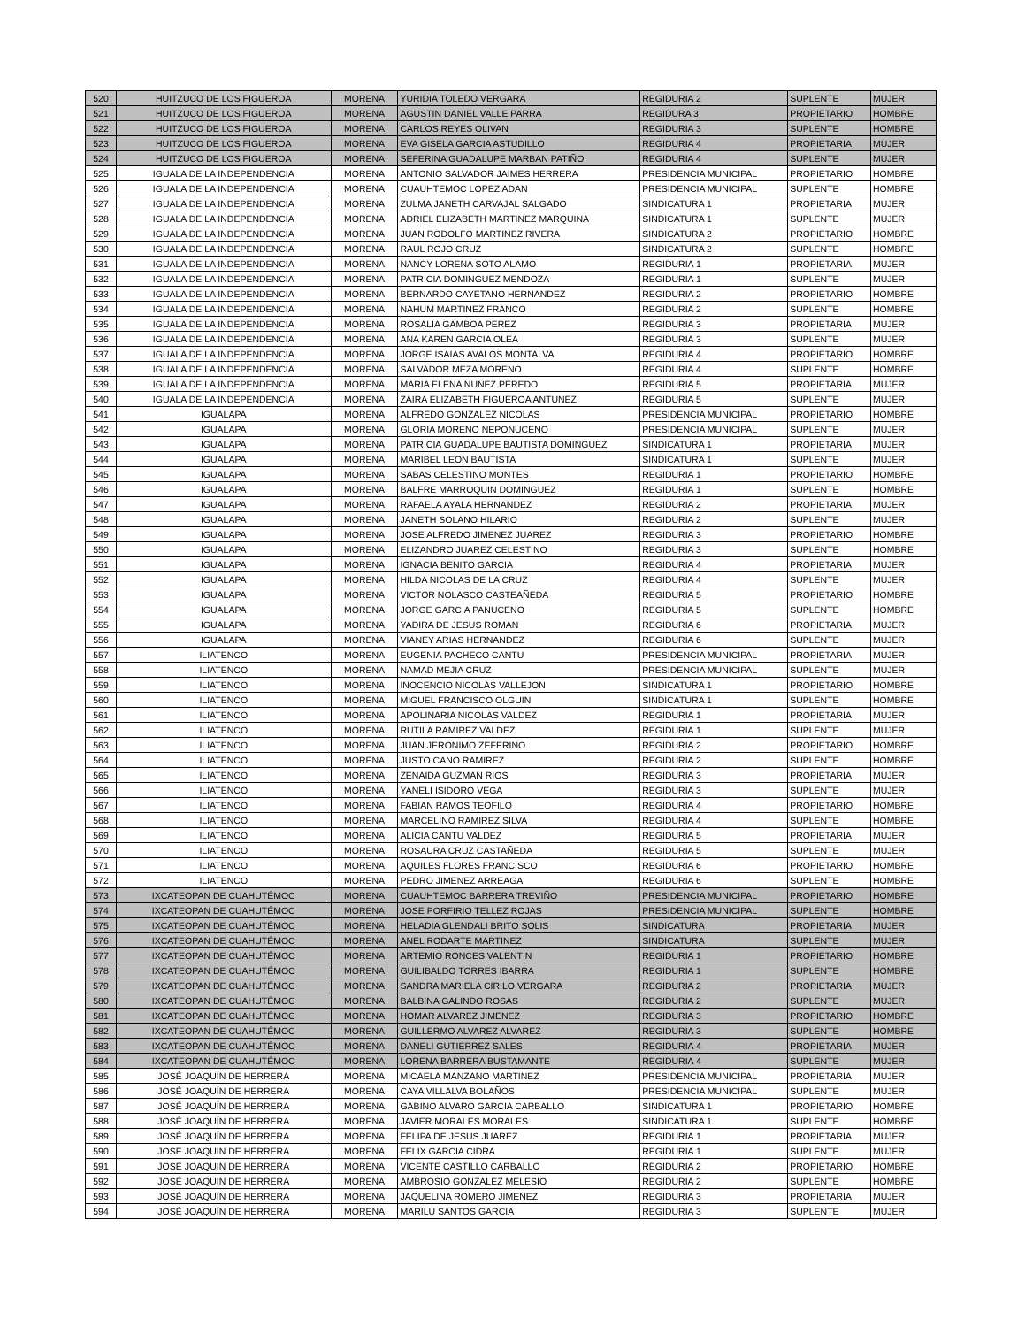| 520 | HUITZUCO DE LOS FIGUEROA | MORENA | YURIDIA TOLEDO VERGARA | REGIDURIA 2 | SUPLENTE | MUJER |
| 521 | HUITZUCO DE LOS FIGUEROA | MORENA | AGUSTIN DANIEL VALLE PARRA | REGIDURA 3 | PROPIETARIO | HOMBRE |
| 522 | HUITZUCO DE LOS FIGUEROA | MORENA | CARLOS REYES OLIVAN | REGIDURIA 3 | SUPLENTE | HOMBRE |
| 523 | HUITZUCO DE LOS FIGUEROA | MORENA | EVA GISELA GARCIA ASTUDILLO | REGIDURIA 4 | PROPIETARIA | MUJER |
| 524 | HUITZUCO DE LOS FIGUEROA | MORENA | SEFERINA GUADALUPE MARBAN PATIÑO | REGIDURIA 4 | SUPLENTE | MUJER |
| 525 | IGUALA DE LA INDEPENDENCIA | MORENA | ANTONIO SALVADOR JAIMES HERRERA | PRESIDENCIA MUNICIPAL | PROPIETARIO | HOMBRE |
| 526 | IGUALA DE LA INDEPENDENCIA | MORENA | CUAUHTEMOC LOPEZ ADAN | PRESIDENCIA MUNICIPAL | SUPLENTE | HOMBRE |
| 527 | IGUALA DE LA INDEPENDENCIA | MORENA | ZULMA JANETH CARVAJAL SALGADO | SINDICATURA 1 | PROPIETARIA | MUJER |
| 528 | IGUALA DE LA INDEPENDENCIA | MORENA | ADRIEL ELIZABETH MARTINEZ MARQUINA | SINDICATURA 1 | SUPLENTE | MUJER |
| 529 | IGUALA DE LA INDEPENDENCIA | MORENA | JUAN RODOLFO MARTINEZ RIVERA | SINDICATURA 2 | PROPIETARIO | HOMBRE |
| 530 | IGUALA DE LA INDEPENDENCIA | MORENA | RAUL ROJO CRUZ | SINDICATURA 2 | SUPLENTE | HOMBRE |
| 531 | IGUALA DE LA INDEPENDENCIA | MORENA | NANCY LORENA SOTO ALAMO | REGIDURIA 1 | PROPIETARIA | MUJER |
| 532 | IGUALA DE LA INDEPENDENCIA | MORENA | PATRICIA DOMINGUEZ MENDOZA | REGIDURIA 1 | SUPLENTE | MUJER |
| 533 | IGUALA DE LA INDEPENDENCIA | MORENA | BERNARDO CAYETANO HERNANDEZ | REGIDURIA 2 | PROPIETARIO | HOMBRE |
| 534 | IGUALA DE LA INDEPENDENCIA | MORENA | NAHUM MARTINEZ FRANCO | REGIDURIA 2 | SUPLENTE | HOMBRE |
| 535 | IGUALA DE LA INDEPENDENCIA | MORENA | ROSALIA GAMBOA PEREZ | REGIDURIA 3 | PROPIETARIA | MUJER |
| 536 | IGUALA DE LA INDEPENDENCIA | MORENA | ANA KAREN GARCIA OLEA | REGIDURIA 3 | SUPLENTE | MUJER |
| 537 | IGUALA DE LA INDEPENDENCIA | MORENA | JORGE ISAIAS AVALOS MONTALVA | REGIDURIA 4 | PROPIETARIO | HOMBRE |
| 538 | IGUALA DE LA INDEPENDENCIA | MORENA | SALVADOR MEZA MORENO | REGIDURIA 4 | SUPLENTE | HOMBRE |
| 539 | IGUALA DE LA INDEPENDENCIA | MORENA | MARIA ELENA NUÑEZ PEREDO | REGIDURIA 5 | PROPIETARIA | MUJER |
| 540 | IGUALA DE LA INDEPENDENCIA | MORENA | ZAIRA ELIZABETH FIGUEROA ANTUNEZ | REGIDURIA 5 | SUPLENTE | MUJER |
| 541 | IGUALAPA | MORENA | ALFREDO GONZALEZ NICOLAS | PRESIDENCIA MUNICIPAL | PROPIETARIO | HOMBRE |
| 542 | IGUALAPA | MORENA | GLORIA MORENO NEPONUCENO | PRESIDENCIA MUNICIPAL | SUPLENTE | MUJER |
| 543 | IGUALAPA | MORENA | PATRICIA GUADALUPE BAUTISTA DOMINGUEZ | SINDICATURA 1 | PROPIETARIA | MUJER |
| 544 | IGUALAPA | MORENA | MARIBEL LEON BAUTISTA | SINDICATURA 1 | SUPLENTE | MUJER |
| 545 | IGUALAPA | MORENA | SABAS CELESTINO MONTES | REGIDURIA 1 | PROPIETARIO | HOMBRE |
| 546 | IGUALAPA | MORENA | BALFRE MARROQUIN DOMINGUEZ | REGIDURIA 1 | SUPLENTE | HOMBRE |
| 547 | IGUALAPA | MORENA | RAFAELA AYALA HERNANDEZ | REGIDURIA 2 | PROPIETARIA | MUJER |
| 548 | IGUALAPA | MORENA | JANETH SOLANO HILARIO | REGIDURIA 2 | SUPLENTE | MUJER |
| 549 | IGUALAPA | MORENA | JOSE ALFREDO JIMENEZ JUAREZ | REGIDURIA 3 | PROPIETARIO | HOMBRE |
| 550 | IGUALAPA | MORENA | ELIZANDRO JUAREZ CELESTINO | REGIDURIA 3 | SUPLENTE | HOMBRE |
| 551 | IGUALAPA | MORENA | IGNACIA BENITO GARCIA | REGIDURIA 4 | PROPIETARIA | MUJER |
| 552 | IGUALAPA | MORENA | HILDA NICOLAS DE LA CRUZ | REGIDURIA 4 | SUPLENTE | MUJER |
| 553 | IGUALAPA | MORENA | VICTOR NOLASCO CASTEAÑEDA | REGIDURIA 5 | PROPIETARIO | HOMBRE |
| 554 | IGUALAPA | MORENA | JORGE GARCIA PANUCENO | REGIDURIA 5 | SUPLENTE | HOMBRE |
| 555 | IGUALAPA | MORENA | YADIRA DE JESUS ROMAN | REGIDURIA 6 | PROPIETARIA | MUJER |
| 556 | IGUALAPA | MORENA | VIANEY ARIAS HERNANDEZ | REGIDURIA 6 | SUPLENTE | MUJER |
| 557 | ILIATENCO | MORENA | EUGENIA PACHECO CANTU | PRESIDENCIA MUNICIPAL | PROPIETARIA | MUJER |
| 558 | ILIATENCO | MORENA | NAMAD MEJIA CRUZ | PRESIDENCIA MUNICIPAL | SUPLENTE | MUJER |
| 559 | ILIATENCO | MORENA | INOCENCIO NICOLAS VALLEJON | SINDICATURA 1 | PROPIETARIO | HOMBRE |
| 560 | ILIATENCO | MORENA | MIGUEL FRANCISCO OLGUIN | SINDICATURA 1 | SUPLENTE | HOMBRE |
| 561 | ILIATENCO | MORENA | APOLINARIA NICOLAS VALDEZ | REGIDURIA 1 | PROPIETARIA | MUJER |
| 562 | ILIATENCO | MORENA | RUTILA RAMIREZ VALDEZ | REGIDURIA 1 | SUPLENTE | MUJER |
| 563 | ILIATENCO | MORENA | JUAN JERONIMO ZEFERINO | REGIDURIA 2 | PROPIETARIO | HOMBRE |
| 564 | ILIATENCO | MORENA | JUSTO CANO RAMIREZ | REGIDURIA 2 | SUPLENTE | HOMBRE |
| 565 | ILIATENCO | MORENA | ZENAIDA GUZMAN RIOS | REGIDURIA 3 | PROPIETARIA | MUJER |
| 566 | ILIATENCO | MORENA | YANELI ISIDORO VEGA | REGIDURIA 3 | SUPLENTE | MUJER |
| 567 | ILIATENCO | MORENA | FABIAN RAMOS TEOFILO | REGIDURIA 4 | PROPIETARIO | HOMBRE |
| 568 | ILIATENCO | MORENA | MARCELINO RAMIREZ SILVA | REGIDURIA 4 | SUPLENTE | HOMBRE |
| 569 | ILIATENCO | MORENA | ALICIA CANTU VALDEZ | REGIDURIA 5 | PROPIETARIA | MUJER |
| 570 | ILIATENCO | MORENA | ROSAURA CRUZ CASTAÑEDA | REGIDURIA 5 | SUPLENTE | MUJER |
| 571 | ILIATENCO | MORENA | AQUILES FLORES FRANCISCO | REGIDURIA 6 | PROPIETARIO | HOMBRE |
| 572 | ILIATENCO | MORENA | PEDRO JIMENEZ ARREAGA | REGIDURIA 6 | SUPLENTE | HOMBRE |
| 573 | IXCATEOPAN DE CUAHUTÉMOC | MORENA | CUAUHTEMOC BARRERA TREVIÑO | PRESIDENCIA MUNICIPAL | PROPIETARIO | HOMBRE |
| 574 | IXCATEOPAN DE CUAHUTÉMOC | MORENA | JOSE PORFIRIO TELLEZ ROJAS | PRESIDENCIA MUNICIPAL | SUPLENTE | HOMBRE |
| 575 | IXCATEOPAN DE CUAHUTÉMOC | MORENA | HELADIA GLENDALI BRITO SOLIS | SINDICATURA | PROPIETARIA | MUJER |
| 576 | IXCATEOPAN DE CUAHUTÉMOC | MORENA | ANEL RODARTE MARTINEZ | SINDICATURA | SUPLENTE | MUJER |
| 577 | IXCATEOPAN DE CUAHUTÉMOC | MORENA | ARTEMIO RONCES VALENTIN | REGIDURIA 1 | PROPIETARIO | HOMBRE |
| 578 | IXCATEOPAN DE CUAHUTÉMOC | MORENA | GUILIBALDO TORRES IBARRA | REGIDURIA 1 | SUPLENTE | HOMBRE |
| 579 | IXCATEOPAN DE CUAHUTÉMOC | MORENA | SANDRA MARIELA CIRILO VERGARA | REGIDURIA 2 | PROPIETARIA | MUJER |
| 580 | IXCATEOPAN DE CUAHUTÉMOC | MORENA | BALBINA GALINDO ROSAS | REGIDURIA 2 | SUPLENTE | MUJER |
| 581 | IXCATEOPAN DE CUAHUTÉMOC | MORENA | HOMAR ALVAREZ JIMENEZ | REGIDURIA 3 | PROPIETARIO | HOMBRE |
| 582 | IXCATEOPAN DE CUAHUTÉMOC | MORENA | GUILLERMO ALVAREZ ALVAREZ | REGIDURIA 3 | SUPLENTE | HOMBRE |
| 583 | IXCATEOPAN DE CUAHUTÉMOC | MORENA | DANELI GUTIERREZ SALES | REGIDURIA 4 | PROPIETARIA | MUJER |
| 584 | IXCATEOPAN DE CUAHUTÉMOC | MORENA | LORENA BARRERA BUSTAMANTE | REGIDURIA 4 | SUPLENTE | MUJER |
| 585 | JOSÉ JOAQUÍN DE HERRERA | MORENA | MICAELA MANZANO MARTINEZ | PRESIDENCIA MUNICIPAL | PROPIETARIA | MUJER |
| 586 | JOSÉ JOAQUÍN DE HERRERA | MORENA | CAYA VILLALVA BOLAÑOS | PRESIDENCIA MUNICIPAL | SUPLENTE | MUJER |
| 587 | JOSÉ JOAQUÍN DE HERRERA | MORENA | GABINO ALVARO GARCIA CARBALLO | SINDICATURA 1 | PROPIETARIO | HOMBRE |
| 588 | JOSÉ JOAQUÍN DE HERRERA | MORENA | JAVIER MORALES MORALES | SINDICATURA 1 | SUPLENTE | HOMBRE |
| 589 | JOSÉ JOAQUÍN DE HERRERA | MORENA | FELIPA DE JESUS JUAREZ | REGIDURIA 1 | PROPIETARIA | MUJER |
| 590 | JOSÉ JOAQUÍN DE HERRERA | MORENA | FELIX GARCIA CIDRA | REGIDURIA 1 | SUPLENTE | MUJER |
| 591 | JOSÉ JOAQUÍN DE HERRERA | MORENA | VICENTE CASTILLO CARBALLO | REGIDURIA 2 | PROPIETARIO | HOMBRE |
| 592 | JOSÉ JOAQUÍN DE HERRERA | MORENA | AMBROSIO GONZALEZ MELESIO | REGIDURIA 2 | SUPLENTE | HOMBRE |
| 593 | JOSÉ JOAQUÍN DE HERRERA | MORENA | JAQUELINA ROMERO JIMENEZ | REGIDURIA 3 | PROPIETARIA | MUJER |
| 594 | JOSÉ JOAQUÍN DE HERRERA | MORENA | MARILU SANTOS GARCIA | REGIDURIA 3 | SUPLENTE | MUJER |